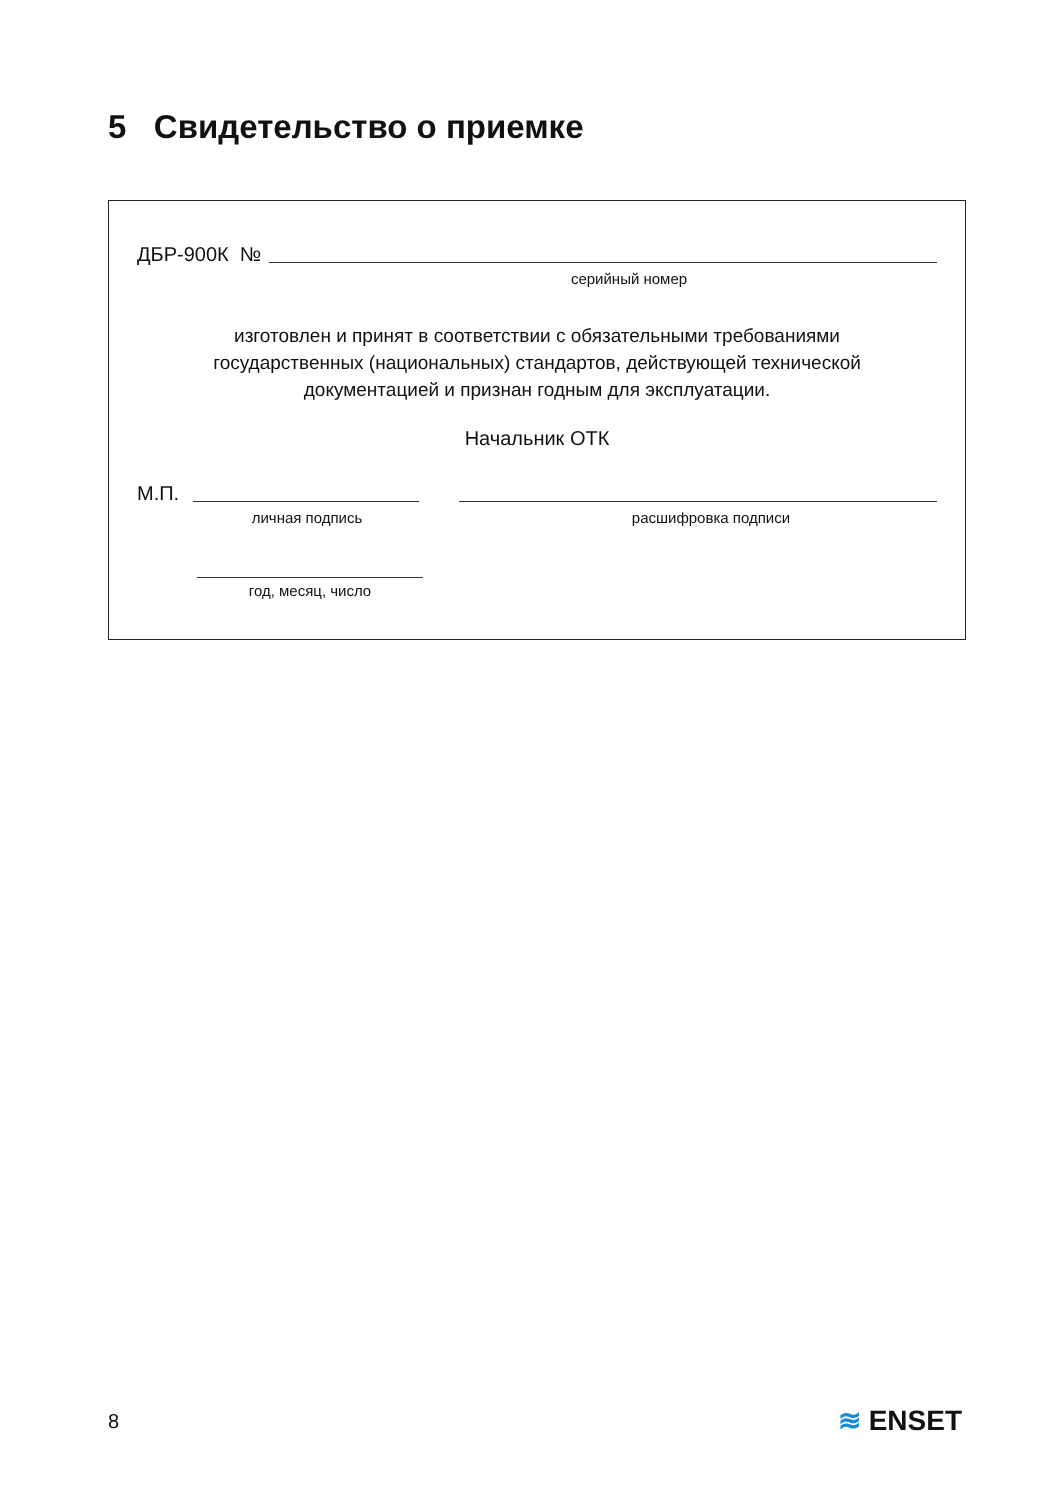5 Свидетельство о приемке
ДБР-900К №
серийный номер
изготовлен и принят в соответствии с обязательными требованиями
государственных (национальных) стандартов, действующей технической
документацией и признан годным для эксплуатации.
Начальник ОТК
М.П.
личная подпись расшифровка подписи
год, месяц, число
8 ≋ ENSET